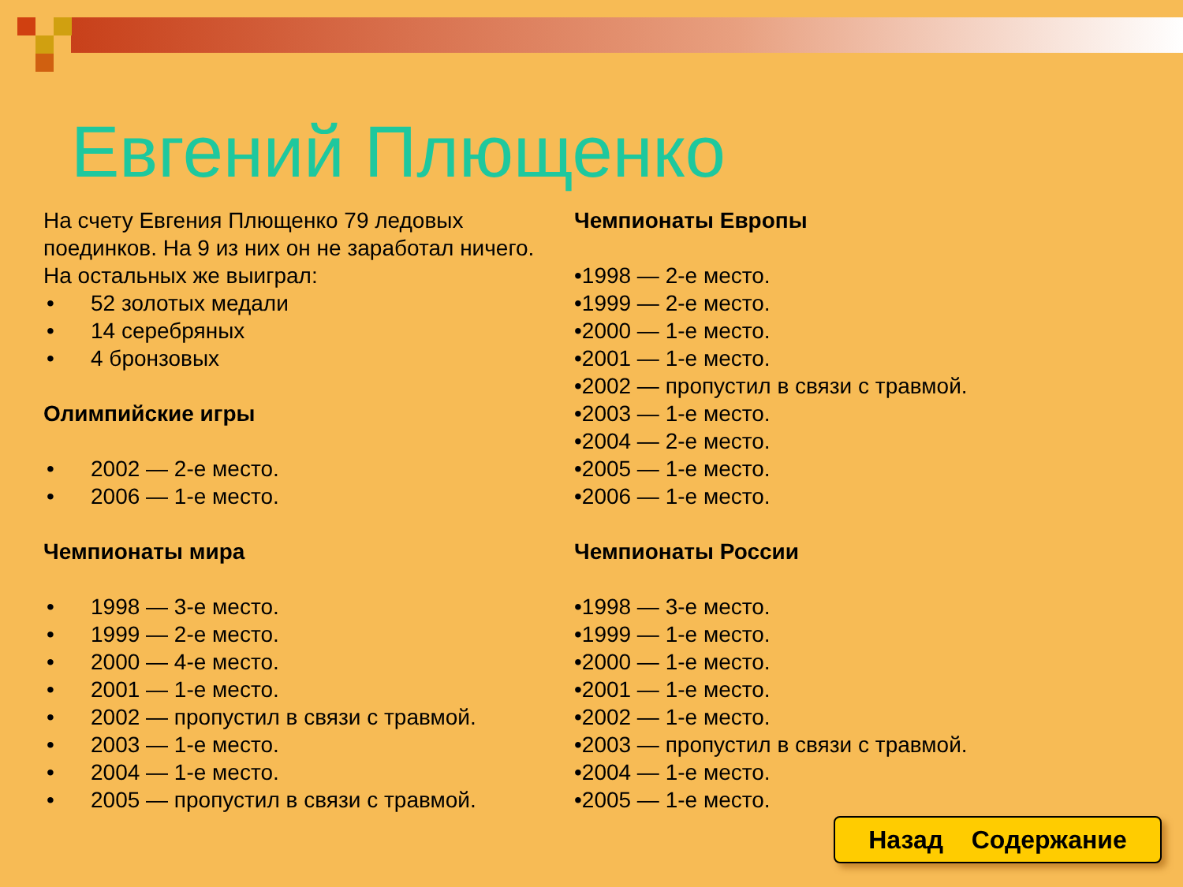Евгений Плющенко
На счету Евгения Плющенко 79 ледовых поединков. На 9 из них он не заработал ничего. На остальных же выиграл:
• 52 золотых медали
• 14 серебряных
• 4 бронзовых
Олимпийские игры
• 2002 — 2-е место.
• 2006 — 1-е место.
Чемпионаты мира
• 1998 — 3-е место.
• 1999 — 2-е место.
• 2000 — 4-е место.
• 2001 — 1-е место.
• 2002 — пропустил в связи с травмой.
• 2003 — 1-е место.
• 2004 — 1-е место.
• 2005 — пропустил в связи с травмой.
Чемпионаты Европы
•1998 — 2-е место.
•1999 — 2-е место.
•2000 — 1-е место.
•2001 — 1-е место.
•2002 — пропустил в связи с травмой.
•2003 — 1-е место.
•2004 — 2-е место.
•2005 — 1-е место.
•2006 — 1-е место.
Чемпионаты России
•1998 — 3-е место.
•1999 — 1-е место.
•2000 — 1-е место.
•2001 — 1-е место.
•2002 — 1-е место.
•2003 — пропустил в связи с травмой.
•2004 — 1-е место.
•2005 — 1-е место.
Назад Содержание